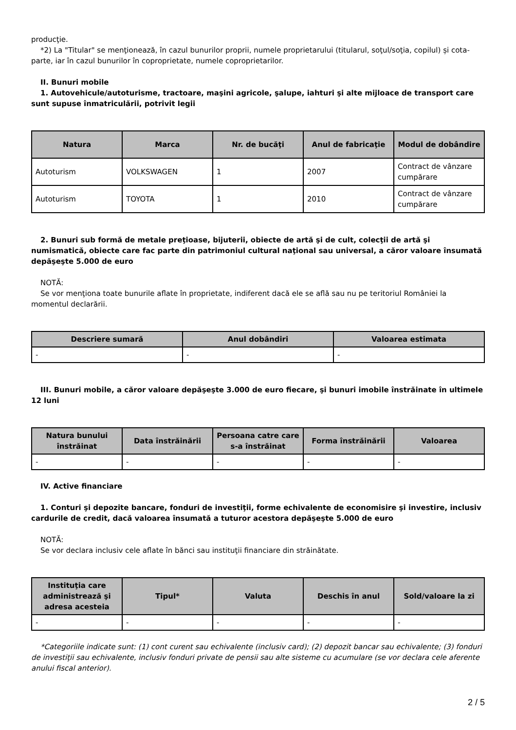producţie.
*2) La "Titular" se menţionează, în cazul bunurilor proprii, numele proprietarului (titularul, soţul/soţia, copilul) și cota-parte, iar în cazul bunurilor în coproprietate, numele coproprietarilor.
II. Bunuri mobile
1. Autovehicule/autoturisme, tractoare, maşini agricole, şalupe, iahturi şi alte mijloace de transport care sunt supuse înmatriculării, potrivit legii
| Natura | Marca | Nr. de bucăţi | Anul de fabricaţie | Modul de dobândire |
| --- | --- | --- | --- | --- |
| Autoturism | VOLKSWAGEN | 1 | 2007 | Contract de vânzare cumpărare |
| Autoturism | TOYOTA | 1 | 2010 | Contract de vânzare cumpărare |
2. Bunuri sub formă de metale preţioase, bijuterii, obiecte de artă şi de cult, colecţii de artă şi numismatică, obiecte care fac parte din patrimoniul cultural naţional sau universal, a căror valoare însumată depăşeşte 5.000 de euro
NOTĂ:
Se vor menţiona toate bunurile aflate în proprietate, indiferent dacă ele se află sau nu pe teritoriul României la momentul declarării.
| Descriere sumară | Anul dobândiri | Valoarea estimata |
| --- | --- | --- |
| - | - | - |
III. Bunuri mobile, a căror valoare depăşeşte 3.000 de euro fiecare, şi bunuri imobile înstrăinate în ultimele 12 luni
| Natura bunului înstrăinat | Data înstrăinării | Persoana catre care s-a înstrăinat | Forma înstrăinării | Valoarea |
| --- | --- | --- | --- | --- |
| - | - | - | - | - |
IV. Active financiare
1. Conturi şi depozite bancare, fonduri de investiţii, forme echivalente de economisire şi investire, inclusiv cardurile de credit, dacă valoarea însumată a tuturor acestora depăşeşte 5.000 de euro
NOTĂ:
Se vor declara inclusiv cele aflate în bănci sau instituţii financiare din străinătate.
| Instituţia care administrează şi adresa acesteia | Tipul* | Valuta | Deschis în anul | Sold/valoare la zi |
| --- | --- | --- | --- | --- |
| - | - | - | - | - |
*Categoriile indicate sunt: (1) cont curent sau echivalente (inclusiv card); (2) depozit bancar sau echivalente; (3) fonduri de investiţii sau echivalente, inclusiv fonduri private de pensii sau alte sisteme cu acumulare (se vor declara cele aferente anului fiscal anterior).
2 / 5